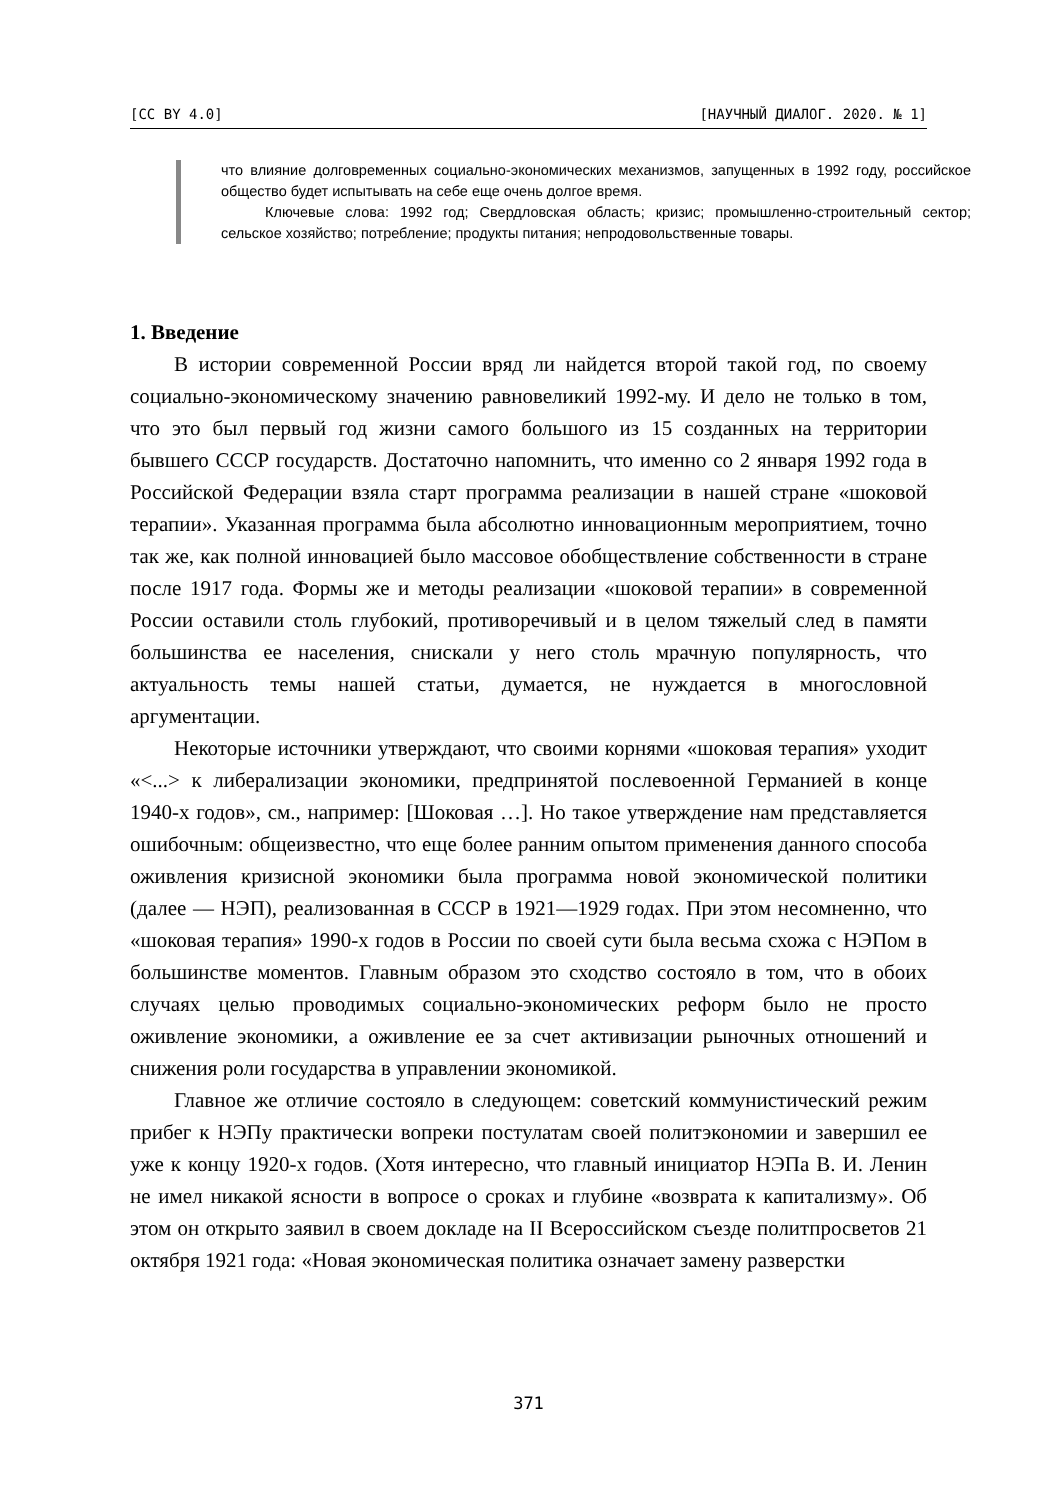[CC BY 4.0] [НАУЧНЫЙ ДИАЛОГ. 2020. № 1]
что влияние долговременных социально-экономических механизмов, запущенных в 1992 году, российское общество будет испытывать на себе еще очень долгое время.
Ключевые слова: 1992 год; Свердловская область; кризис; промышленно-строительный сектор; сельское хозяйство; потребление; продукты питания; непродовольственные товары.
1. Введение
В истории современной России вряд ли найдется второй такой год, по своему социально-экономическому значению равновеликий 1992-му. И дело не только в том, что это был первый год жизни самого большого из 15 созданных на территории бывшего СССР государств. Достаточно напомнить, что именно со 2 января 1992 года в Российской Федерации взяла старт программа реализации в нашей стране «шоковой терапии». Указанная программа была абсолютно инновационным мероприятием, точно так же, как полной инновацией было массовое обобществление собственности в стране после 1917 года. Формы же и методы реализации «шоковой терапии» в современной России оставили столь глубокий, противоречивый и в целом тяжелый след в памяти большинства ее населения, снискали у него столь мрачную популярность, что актуальность темы нашей статьи, думается, не нуждается в многословной аргументации.
Некоторые источники утверждают, что своими корнями «шоковая терапия» уходит «<...> к либерализации экономики, предпринятой послевоенной Германией в конце 1940-х годов», см., например: [Шоковая …]. Но такое утверждение нам представляется ошибочным: общеизвестно, что еще более ранним опытом применения данного способа оживления кризисной экономики была программа новой экономической политики (далее — НЭП), реализованная в СССР в 1921—1929 годах. При этом несомненно, что «шоковая терапия» 1990-х годов в России по своей сути была весьма схожа с НЭПом в большинстве моментов. Главным образом это сходство состояло в том, что в обоих случаях целью проводимых социально-экономических реформ было не просто оживление экономики, а оживление ее за счет активизации рыночных отношений и снижения роли государства в управлении экономикой.
Главное же отличие состояло в следующем: советский коммунистический режим прибег к НЭПу практически вопреки постулатам своей политэкономии и завершил ее уже к концу 1920-х годов. (Хотя интересно, что главный инициатор НЭПа В. И. Ленин не имел никакой ясности в вопросе о сроках и глубине «возврата к капитализму». Об этом он открыто заявил в своем докладе на II Всероссийском съезде политпросветов 21 октября 1921 года: «Новая экономическая политика означает замену разверстки
371